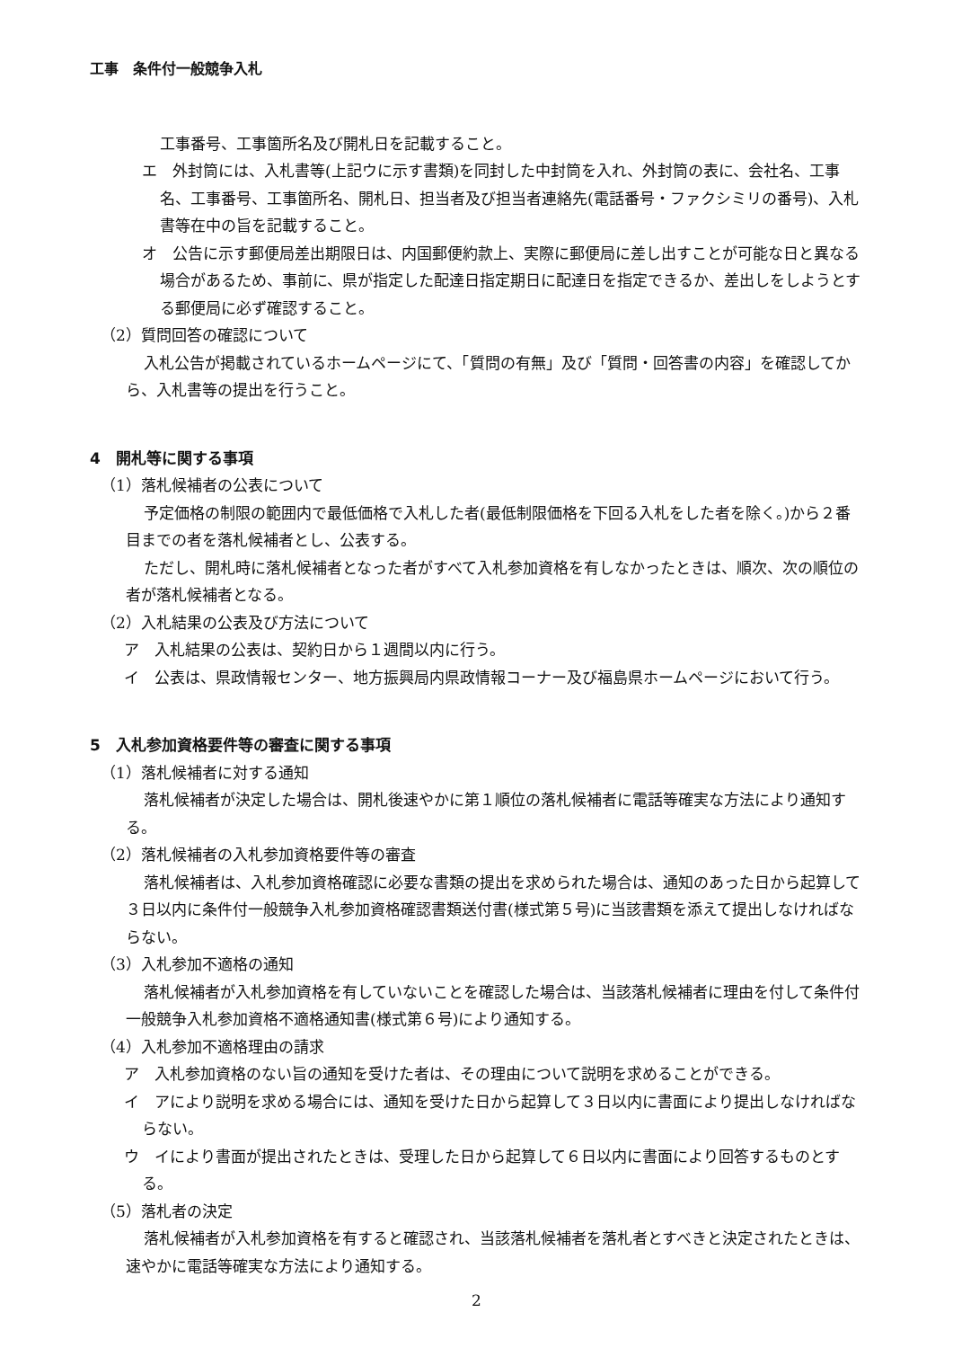工事　条件付一般競争入札
工事番号、工事箇所名及び開札日を記載すること。
エ　外封筒には、入札書等(上記ウに示す書類)を同封した中封筒を入れ、外封筒の表に、会社名、工事名、工事番号、工事箇所名、開札日、担当者及び担当者連絡先(電話番号・ファクシミリの番号)、入札書等在中の旨を記載すること。
オ　公告に示す郵便局差出期限日は、内国郵便約款上、実際に郵便局に差し出すことが可能な日と異なる場合があるため、事前に、県が指定した配達日指定期日に配達日を指定できるか、差出しをしようとする郵便局に必ず確認すること。
（2）質問回答の確認について
入札公告が掲載されているホームページにて、「質問の有無」及び「質問・回答書の内容」を確認してから、入札書等の提出を行うこと。
4　開札等に関する事項
（1）落札候補者の公表について
予定価格の制限の範囲内で最低価格で入札した者(最低制限価格を下回る入札をした者を除く。)から２番目までの者を落札候補者とし、公表する。
ただし、開札時に落札候補者となった者がすべて入札参加資格を有しなかったときは、順次、次の順位の者が落札候補者となる。
（2）入札結果の公表及び方法について
ア　入札結果の公表は、契約日から１週間以内に行う。
イ　公表は、県政情報センター、地方振興局内県政情報コーナー及び福島県ホームページにおいて行う。
5　入札参加資格要件等の審査に関する事項
（1）落札候補者に対する通知
落札候補者が決定した場合は、開札後速やかに第１順位の落札候補者に電話等確実な方法により通知する。
（2）落札候補者の入札参加資格要件等の審査
落札候補者は、入札参加資格確認に必要な書類の提出を求められた場合は、通知のあった日から起算して３日以内に条件付一般競争入札参加資格確認書類送付書(様式第５号)に当該書類を添えて提出しなければならない。
（3）入札参加不適格の通知
落札候補者が入札参加資格を有していないことを確認した場合は、当該落札候補者に理由を付して条件付一般競争入札参加資格不適格通知書(様式第６号)により通知する。
（4）入札参加不適格理由の請求
ア　入札参加資格のない旨の通知を受けた者は、その理由について説明を求めることができる。
イ　アにより説明を求める場合には、通知を受けた日から起算して３日以内に書面により提出しなければならない。
ウ　イにより書面が提出されたときは、受理した日から起算して６日以内に書面により回答するものとする。
（5）落札者の決定
落札候補者が入札参加資格を有すると確認され、当該落札候補者を落札者とすべきと決定されたときは、速やかに電話等確実な方法により通知する。
2